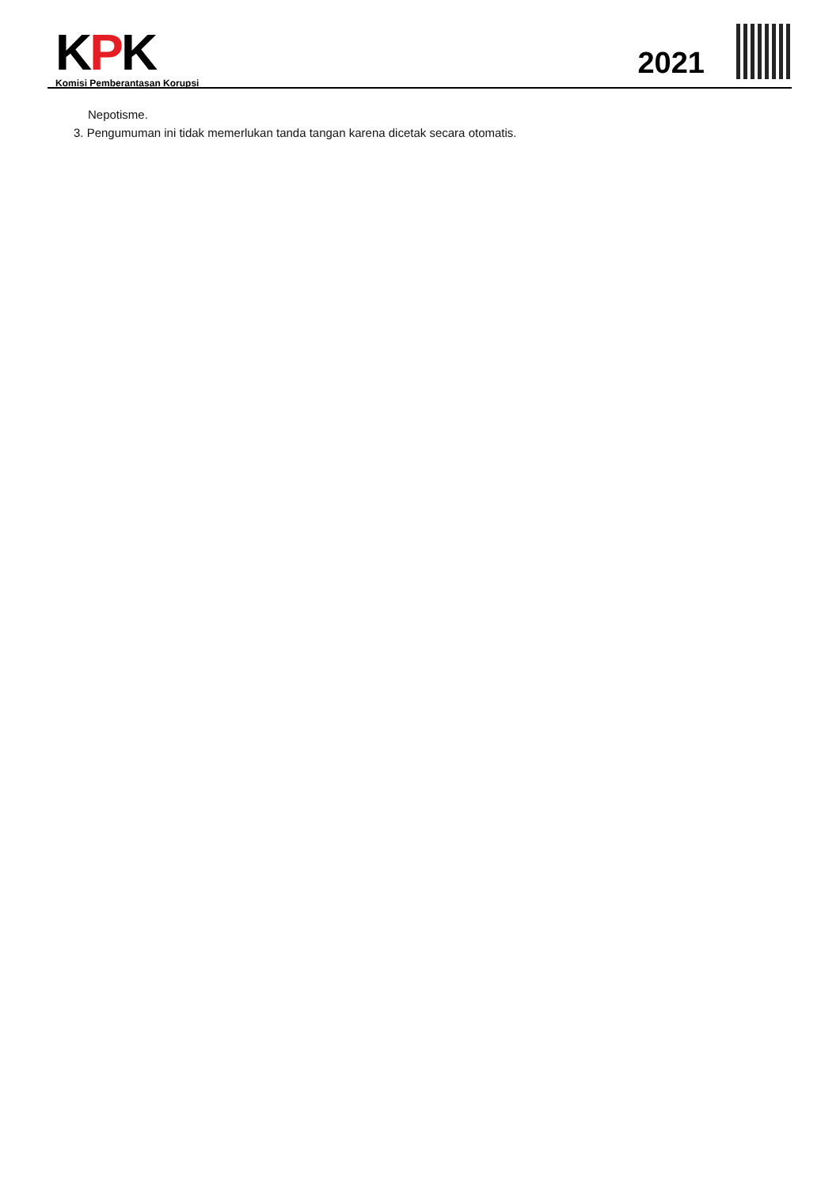KPK
Komisi Pemberantasan Korupsi
2021
Nepotisme.
3. Pengumuman ini tidak memerlukan tanda tangan karena dicetak secara otomatis.